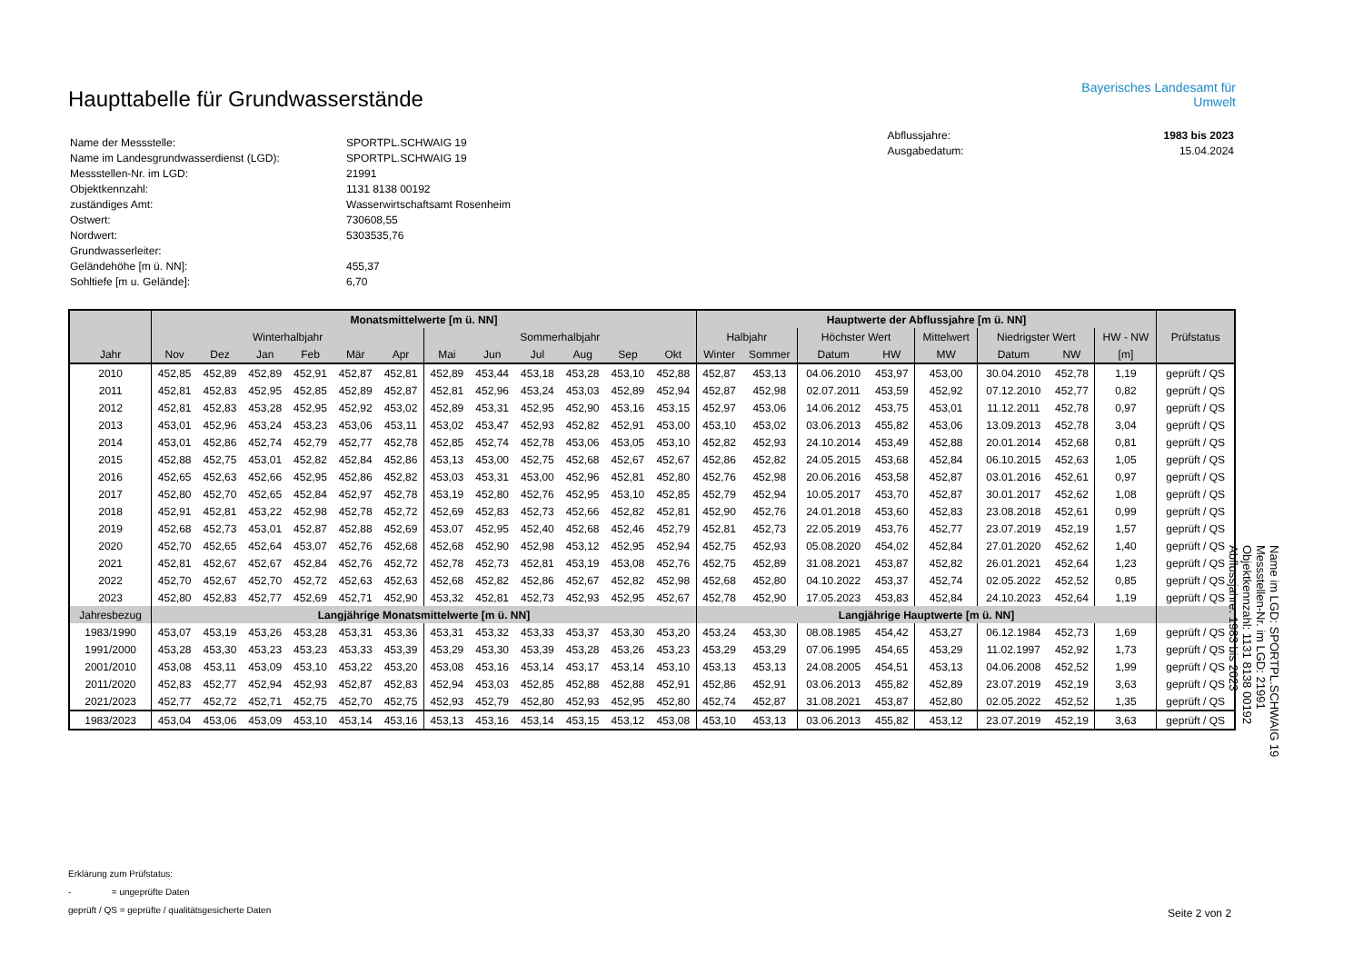Haupttabelle für Grundwasserstände
| Name der Messstelle: | SPORTPL.SCHWAIG 19 |
| Name im Landesgrundwasserdienst (LGD): | SPORTPL.SCHWAIG 19 |
| Messstellen-Nr. im LGD: | 21991 |
| Objektkennzahl: | 1131 8138 00192 |
| zuständiges Amt: | Wasserwirtschaftsamt Rosenheim |
| Ostwert: | 730608,55 |
| Nordwert: | 5303535,76 |
| Grundwasserleiter: | |
| Geländehöhe [m ü. NN]: | 455,37 |
| Sohltiefe [m u. Gelände]: | 6,70 |
Bayerisches Landesamt für
Umwelt
| Abflussjahre: | 1983 bis 2023 |
| Ausgabedatum: | 15.04.2024 |
| | Monatsmittelwerte [m ü. NN] | | | | | | | | | | | | Hauptwerte der Abflussjahre [m ü. NN] | | | | | | | | |
| --- | --- | --- | --- | --- | --- | --- | --- | --- | --- | --- | --- | --- | --- | --- | --- | --- | --- | --- | --- | --- | --- |
| | Winterhalbjahr | | | | | | Sommerhalbjahr | | | | | | Halbjahr | | Höchster Wert | | Mittelwert | Niedrigster Wert | | HW - NW | Prüfstatus |
| Jahr | Nov | Dez | Jan | Feb | Mär | Apr | Mai | Jun | Jul | Aug | Sep | Okt | Winter | Sommer | Datum | HW | MW | Datum | NW | [m] | |
| 2010 | 452,85 | 452,89 | 452,89 | 452,91 | 452,87 | 452,81 | 452,89 | 453,44 | 453,18 | 453,28 | 453,10 | 452,88 | 452,87 | 453,13 | 04.06.2010 | 453,97 | 453,00 | 30.04.2010 | 452,78 | 1,19 | geprüft / QS |
| 2011 | 452,81 | 452,83 | 452,95 | 452,85 | 452,89 | 452,87 | 452,81 | 452,96 | 453,24 | 453,03 | 452,89 | 452,94 | 452,87 | 452,98 | 02.07.2011 | 453,59 | 452,92 | 07.12.2010 | 452,77 | 0,82 | geprüft / QS |
| 2012 | 452,81 | 452,83 | 453,28 | 452,95 | 452,92 | 453,02 | 452,89 | 453,31 | 452,95 | 452,90 | 453,16 | 453,15 | 452,97 | 453,06 | 14.06.2012 | 453,75 | 453,01 | 11.12.2011 | 452,78 | 0,97 | geprüft / QS |
| 2013 | 453,01 | 452,96 | 453,24 | 453,23 | 453,06 | 453,11 | 453,02 | 453,47 | 452,93 | 452,82 | 452,91 | 453,00 | 453,10 | 453,02 | 03.06.2013 | 455,82 | 453,06 | 13.09.2013 | 452,78 | 3,04 | geprüft / QS |
| 2014 | 453,01 | 452,86 | 452,74 | 452,79 | 452,77 | 452,78 | 452,85 | 452,74 | 452,78 | 453,06 | 453,05 | 453,10 | 452,82 | 452,93 | 24.10.2014 | 453,49 | 452,88 | 20.01.2014 | 452,68 | 0,81 | geprüft / QS |
| 2015 | 452,88 | 452,75 | 453,01 | 452,82 | 452,84 | 452,86 | 453,13 | 453,00 | 452,75 | 452,68 | 452,67 | 452,67 | 452,86 | 452,82 | 24.05.2015 | 453,68 | 452,84 | 06.10.2015 | 452,63 | 1,05 | geprüft / QS |
| 2016 | 452,65 | 452,63 | 452,66 | 452,95 | 452,86 | 452,82 | 453,03 | 453,31 | 453,00 | 452,96 | 452,81 | 452,80 | 452,76 | 452,98 | 20.06.2016 | 453,58 | 452,87 | 03.01.2016 | 452,61 | 0,97 | geprüft / QS |
| 2017 | 452,80 | 452,70 | 452,65 | 452,84 | 452,97 | 452,78 | 453,19 | 452,80 | 452,76 | 452,95 | 453,10 | 452,85 | 452,79 | 452,94 | 10.05.2017 | 453,70 | 452,87 | 30.01.2017 | 452,62 | 1,08 | geprüft / QS |
| 2018 | 452,91 | 452,81 | 453,22 | 452,98 | 452,78 | 452,72 | 452,69 | 452,83 | 452,73 | 452,66 | 452,82 | 452,81 | 452,90 | 452,76 | 24.01.2018 | 453,60 | 452,83 | 23.08.2018 | 452,61 | 0,99 | geprüft / QS |
| 2019 | 452,68 | 452,73 | 453,01 | 452,87 | 452,88 | 452,69 | 453,07 | 452,95 | 452,40 | 452,68 | 452,46 | 452,79 | 452,81 | 452,73 | 22.05.2019 | 453,76 | 452,77 | 23.07.2019 | 452,19 | 1,57 | geprüft / QS |
| 2020 | 452,70 | 452,65 | 452,64 | 453,07 | 452,76 | 452,68 | 452,68 | 452,90 | 452,98 | 453,12 | 452,95 | 452,94 | 452,75 | 452,93 | 05.08.2020 | 454,02 | 452,84 | 27.01.2020 | 452,62 | 1,40 | geprüft / QS |
| 2021 | 452,81 | 452,67 | 452,67 | 452,84 | 452,76 | 452,72 | 452,78 | 452,73 | 452,81 | 453,19 | 453,08 | 452,76 | 452,75 | 452,89 | 31.08.2021 | 453,87 | 452,82 | 26.01.2021 | 452,64 | 1,23 | geprüft / QS |
| 2022 | 452,70 | 452,67 | 452,70 | 452,72 | 452,63 | 452,63 | 452,68 | 452,82 | 452,86 | 452,67 | 452,82 | 452,98 | 452,68 | 452,80 | 04.10.2022 | 453,37 | 452,74 | 02.05.2022 | 452,52 | 0,85 | geprüft / QS |
| 2023 | 452,80 | 452,83 | 452,77 | 452,69 | 452,71 | 452,90 | 453,32 | 452,81 | 452,73 | 452,93 | 452,95 | 452,67 | 452,78 | 452,90 | 17.05.2023 | 453,83 | 452,84 | 24.10.2023 | 452,64 | 1,19 | geprüft / QS |
| Jahresbezug | Langjährige Monatsmittelwerte [m ü. NN] | | | | | | | | | | | | Langjährige Hauptwerte [m ü. NN] | | | | | | | | |
| 1983/1990 | 453,07 | 453,19 | 453,26 | 453,28 | 453,31 | 453,36 | 453,31 | 453,32 | 453,33 | 453,37 | 453,30 | 453,20 | 453,24 | 453,30 | 08.08.1985 | 454,42 | 453,27 | 06.12.1984 | 452,73 | 1,69 | geprüft / QS |
| 1991/2000 | 453,28 | 453,30 | 453,23 | 453,23 | 453,33 | 453,39 | 453,29 | 453,30 | 453,39 | 453,28 | 453,26 | 453,23 | 453,29 | 453,29 | 07.06.1995 | 454,65 | 453,29 | 11.02.1997 | 452,92 | 1,73 | geprüft / QS |
| 2001/2010 | 453,08 | 453,11 | 453,09 | 453,10 | 453,22 | 453,20 | 453,08 | 453,16 | 453,14 | 453,17 | 453,14 | 453,10 | 453,13 | 453,13 | 24.08.2005 | 454,51 | 453,13 | 04.06.2008 | 452,52 | 1,99 | geprüft / QS |
| 2011/2020 | 452,83 | 452,77 | 452,94 | 452,93 | 452,87 | 452,83 | 452,94 | 453,03 | 452,85 | 452,88 | 452,88 | 452,91 | 452,86 | 452,91 | 03.06.2013 | 455,82 | 452,89 | 23.07.2019 | 452,19 | 3,63 | geprüft / QS |
| 2021/2023 | 452,77 | 452,72 | 452,71 | 452,75 | 452,70 | 452,75 | 452,93 | 452,79 | 452,80 | 452,93 | 452,95 | 452,80 | 452,74 | 452,87 | 31.08.2021 | 453,87 | 452,80 | 02.05.2022 | 452,52 | 1,35 | geprüft / QS |
| 1983/2023 | 453,04 | 453,06 | 453,09 | 453,10 | 453,14 | 453,16 | 453,13 | 453,16 | 453,14 | 453,15 | 453,12 | 453,08 | 453,10 | 453,13 | 03.06.2013 | 455,82 | 453,12 | 23.07.2019 | 452,19 | 3,63 | geprüft / QS |
Erklärung zum Prüfstatus:
- = ungeprüfte Daten
geprüft / QS = geprüfte / qualitätsgesicherte Daten
Seite 2 von 2
Name im LGD: SPORTPL.SCHWAIG 19
Messstellen-Nr. im LGD: 21991
Objektkennzahl: 1131 8138 00192
Abflussjahre: 1983 bis 2023